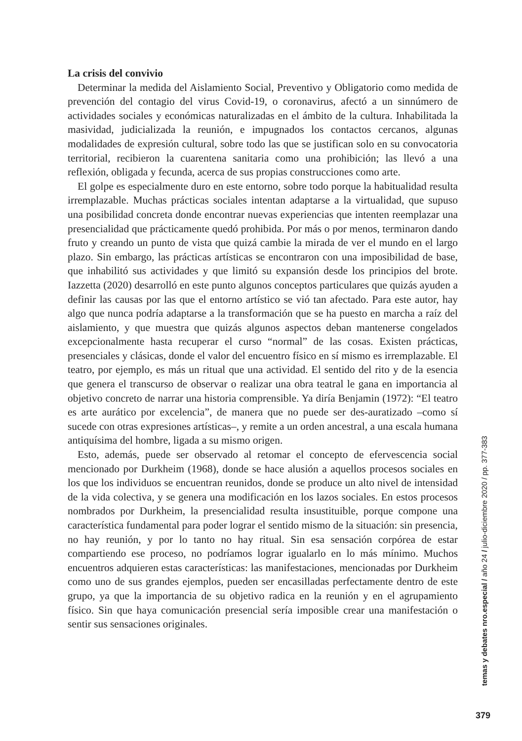La crisis del convivio
Determinar la medida del Aislamiento Social, Preventivo y Obligatorio como medida de prevención del contagio del virus Covid-19, o coronavirus, afectó a un sinnúmero de actividades sociales y económicas naturalizadas en el ámbito de la cultura. Inhabilitada la masividad, judicializada la reunión, e impugnados los contactos cercanos, algunas modalidades de expresión cultural, sobre todo las que se justifican solo en su convocatoria territorial, recibieron la cuarentena sanitaria como una prohibición; las llevó a una reflexión, obligada y fecunda, acerca de sus propias construcciones como arte.
El golpe es especialmente duro en este entorno, sobre todo porque la habitualidad resulta irremplazable. Muchas prácticas sociales intentan adaptarse a la virtualidad, que supuso una posibilidad concreta donde encontrar nuevas experiencias que intenten reemplazar una presencialidad que prácticamente quedó prohibida. Por más o por menos, terminaron dando fruto y creando un punto de vista que quizá cambie la mirada de ver el mundo en el largo plazo. Sin embargo, las prácticas artísticas se encontraron con una imposibilidad de base, que inhabilitó sus actividades y que limitó su expansión desde los principios del brote. Iazzetta (2020) desarrolló en este punto algunos conceptos particulares que quizás ayuden a definir las causas por las que el entorno artístico se vió tan afectado. Para este autor, hay algo que nunca podría adaptarse a la transformación que se ha puesto en marcha a raíz del aislamiento, y que muestra que quizás algunos aspectos deban mantenerse congelados excepcionalmente hasta recuperar el curso “normal” de las cosas. Existen prácticas, presenciales y clásicas, donde el valor del encuentro físico en sí mismo es irremplazable. El teatro, por ejemplo, es más un ritual que una actividad. El sentido del rito y de la esencia que genera el transcurso de observar o realizar una obra teatral le gana en importancia al objetivo concreto de narrar una historia comprensible. Ya diría Benjamin (1972): “El teatro es arte aurático por excelencia”, de manera que no puede ser des-auratizado –como sí sucede con otras expresiones artísticas–, y remite a un orden ancestral, a una escala humana antiquísima del hombre, ligada a su mismo origen.
Esto, además, puede ser observado al retomar el concepto de efervescencia social mencionado por Durkheim (1968), donde se hace alusión a aquellos procesos sociales en los que los individuos se encuentran reunidos, donde se produce un alto nivel de intensidad de la vida colectiva, y se genera una modificación en los lazos sociales. En estos procesos nombrados por Durkheim, la presencialidad resulta insustituible, porque compone una característica fundamental para poder lograr el sentido mismo de la situación: sin presencia, no hay reunión, y por lo tanto no hay ritual. Sin esa sensación corpórea de estar compartiendo ese proceso, no podríamos lograr igualarlo en lo más mínimo. Muchos encuentros adquieren estas características: las manifestaciones, mencionadas por Durkheim como uno de sus grandes ejemplos, pueden ser encasilladas perfectamente dentro de este grupo, ya que la importancia de su objetivo radica en la reunión y en el agrupamiento físico. Sin que haya comunicación presencial sería imposible crear una manifestación o sentir sus sensaciones originales.
temas y debates nro.especial / año 24 / julio-diciembre 2020 / pp. 377-383
379